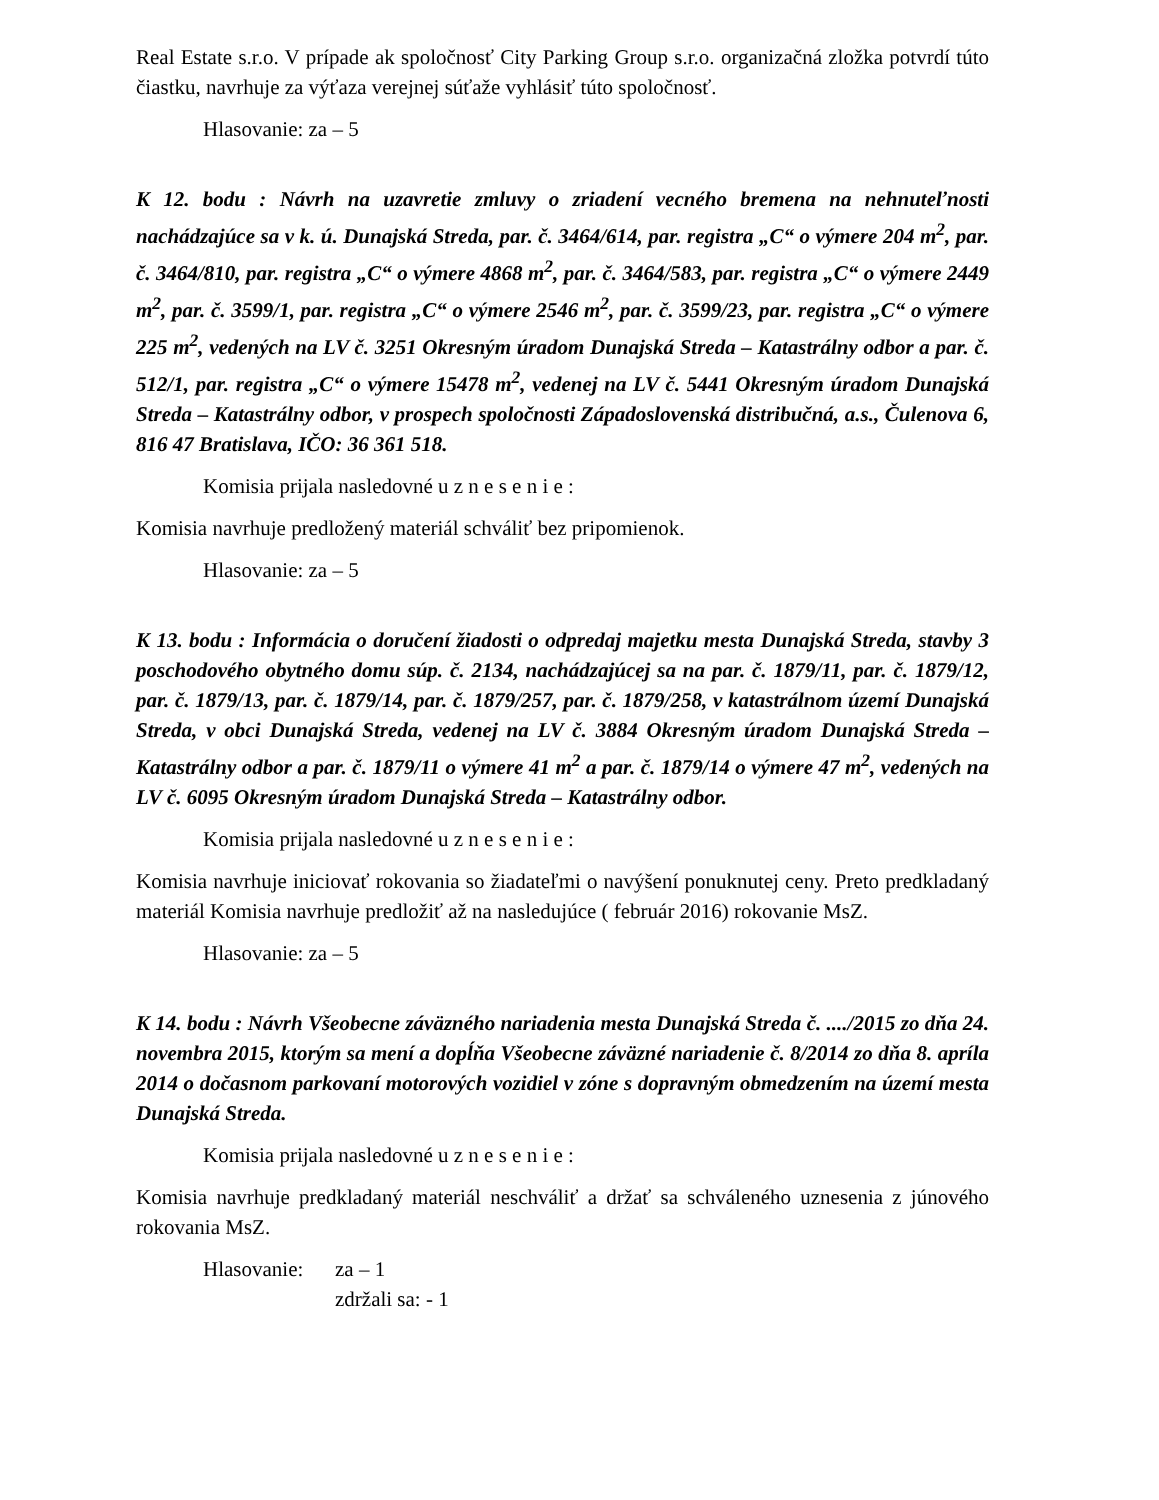Real Estate s.r.o. V prípade ak spoločnosť City Parking Group s.r.o. organizačná zložka potvrdí túto čiastku, navrhuje za výťaza verejnej súťaže vyhlásiť túto spoločnosť.
Hlasovanie: za – 5
K 12. bodu : Návrh na uzavretie zmluvy o zriadení vecného bremena na nehnuteľnosti nachádzajúce sa v k. ú. Dunajská Streda, par. č. 3464/614, par. registra „C“ o výmere 204 m<sup>2</sup>, par. č. 3464/810, par. registra „C“ o výmere 4868 m<sup>2</sup>, par. č. 3464/583, par. registra „C“ o výmere 2449 m<sup>2</sup>, par. č. 3599/1, par. registra „C“ o výmere 2546 m<sup>2</sup>, par. č. 3599/23, par. registra „C“ o výmere 225 m<sup>2</sup>, vedených na LV č. 3251 Okresným úradom Dunajská Streda – Katastrálny odbor a par. č. 512/1, par. registra „C“ o výmere 15478 m<sup>2</sup>, vedenej na LV č. 5441 Okresným úradom Dunajská Streda – Katastrálny odbor, v prospech spoločnosti Západoslovenská distribučná, a.s., Čulenova 6, 816 47 Bratislava, IČO: 36 361 518.
Komisia prijala nasledovné u z n e s e n i e :
Komisia navrhuje predložený materiál schváliť bez pripomienok.
Hlasovanie: za – 5
K 13. bodu : Informácia o doručení žiadosti o odpredaj majetku mesta Dunajská Streda, stavby 3 poschodového obytného domu súp. č. 2134, nachádzajúcej sa na par. č. 1879/11, par. č. 1879/12, par. č. 1879/13, par. č. 1879/14, par. č. 1879/257, par. č. 1879/258, v katastrálnom území Dunajská Streda, v obci Dunajská Streda, vedenej na LV č. 3884 Okresným úradom Dunajská Streda – Katastrálny odbor a par. č. 1879/11 o výmere 41 m<sup>2</sup> a par. č. 1879/14 o výmere 47 m<sup>2</sup>, vedených na LV č. 6095 Okresným úradom Dunajská Streda – Katastrálny odbor.
Komisia prijala nasledovné u z n e s e n i e :
Komisia navrhuje iniciovať rokovania so žiadateľmi o navýšení ponuknutej ceny. Preto predkladaný materiál Komisia navrhuje predložiť až na nasledujúce ( február 2016) rokovanie MsZ.
Hlasovanie: za – 5
K 14. bodu : Návrh Všeobecne záväzného nariadenia mesta Dunajská Streda č. ..../2015 zo dňa 24. novembra 2015, ktorým sa mení a dopĺňa Všeobecne záväzné nariadenie č. 8/2014 zo dňa 8. apríla 2014 o dočasnom parkovaní motorových vozidiel v zóne s dopravným obmedzením na území mesta Dunajská Streda.
Komisia prijala nasledovné u z n e s e n i e :
Komisia navrhuje predkladaný materiál neschváliť a držať sa schváleného uznesenia z júnového rokovania MsZ.
Hlasovanie:
za – 1
zdržali sa: - 1